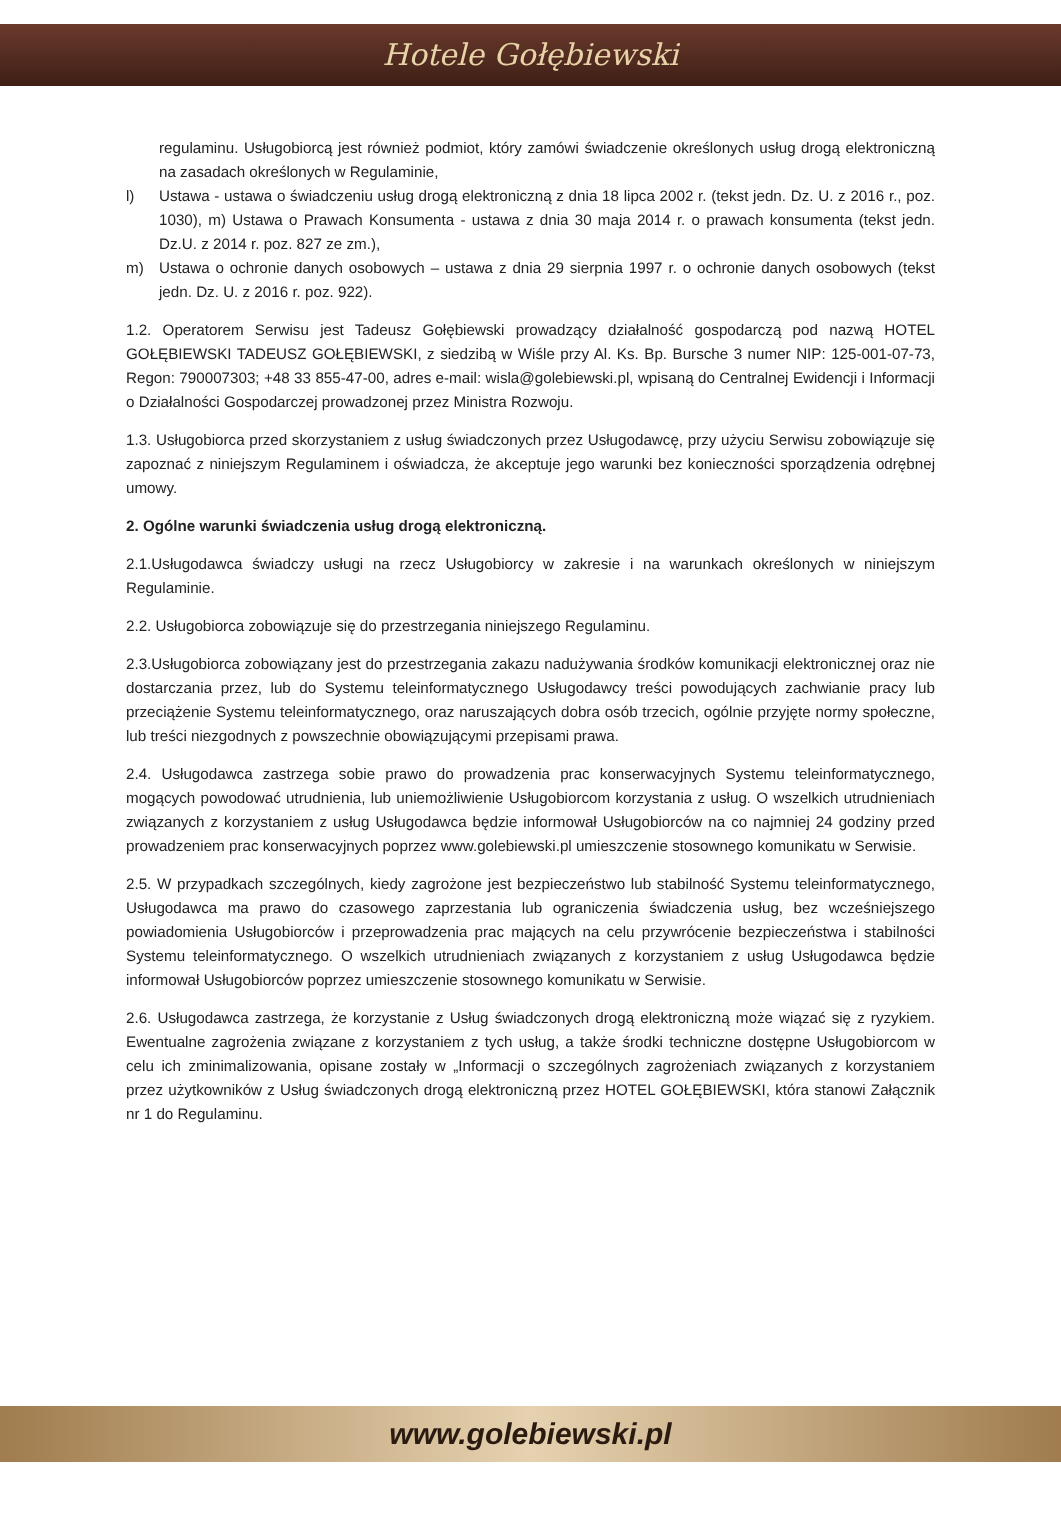Hotele Gołębiewski
regulaminu. Usługobiorcą jest również podmiot, który zamówi świadczenie określonych usług drogą elektroniczną na zasadach określonych w Regulaminie,
l) Ustawa - ustawa o świadczeniu usług drogą elektroniczną z dnia 18 lipca 2002 r. (tekst jedn. Dz. U. z 2016 r., poz. 1030), m) Ustawa o Prawach Konsumenta - ustawa z dnia 30 maja 2014 r. o prawach konsumenta (tekst jedn. Dz.U. z 2014 r. poz. 827 ze zm.),
m) Ustawa o ochronie danych osobowych – ustawa z dnia 29 sierpnia 1997 r. o ochronie danych osobowych (tekst jedn. Dz. U. z 2016 r. poz. 922).
1.2. Operatorem Serwisu jest Tadeusz Gołębiewski prowadzący działalność gospodarczą pod nazwą HOTEL GOŁĘBIEWSKI TADEUSZ GOŁĘBIEWSKI, z siedzibą w Wiśle przy Al. Ks. Bp. Bursche 3 numer NIP: 125-001-07-73, Regon: 790007303; +48 33 855-47-00, adres e-mail: wisla@golebiewski.pl, wpisaną do Centralnej Ewidencji i Informacji o Działalności Gospodarczej prowadzonej przez Ministra Rozwoju.
1.3. Usługobiorca przed skorzystaniem z usług świadczonych przez Usługodawcę, przy użyciu Serwisu zobowiązuje się zapoznać z niniejszym Regulaminem i oświadcza, że akceptuje jego warunki bez konieczności sporządzenia odrębnej umowy.
2. Ogólne warunki świadczenia usług drogą elektroniczną.
2.1.Usługodawca świadczy usługi na rzecz Usługobiorcy w zakresie i na warunkach określonych w niniejszym Regulaminie.
2.2. Usługobiorca zobowiązuje się do przestrzegania niniejszego Regulaminu.
2.3.Usługobiorca zobowiązany jest do przestrzegania zakazu nadużywania środków komunikacji elektronicznej oraz nie dostarczania przez, lub do Systemu teleinformatycznego Usługodawcy treści powodujących zachwianie pracy lub przeciążenie Systemu teleinformatycznego, oraz naruszających dobra osób trzecich, ogólnie przyjęte normy społeczne, lub treści niezgodnych z powszechnie obowiązującymi przepisami prawa.
2.4. Usługodawca zastrzega sobie prawo do prowadzenia prac konserwacyjnych Systemu teleinformatycznego, mogących powodować utrudnienia, lub uniemożliwienie Usługobiorcom korzystania z usług. O wszelkich utrudnieniach związanych z korzystaniem z usług Usługodawca będzie informował Usługobiorców na co najmniej 24 godziny przed prowadzeniem prac konserwacyjnych poprzez www.golebiewski.pl umieszczenie stosownego komunikatu w Serwisie.
2.5. W przypadkach szczególnych, kiedy zagrożone jest bezpieczeństwo lub stabilność Systemu teleinformatycznego, Usługodawca ma prawo do czasowego zaprzestania lub ograniczenia świadczenia usług, bez wcześniejszego powiadomienia Usługobiorców i przeprowadzenia prac mających na celu przywrócenie bezpieczeństwa i stabilności Systemu teleinformatycznego. O wszelkich utrudnieniach związanych z korzystaniem z usług Usługodawca będzie informował Usługobiorców poprzez umieszczenie stosownego komunikatu w Serwisie.
2.6. Usługodawca zastrzega, że korzystanie z Usług świadczonych drogą elektroniczną może wiązać się z ryzykiem. Ewentualne zagrożenia związane z korzystaniem z tych usług, a także środki techniczne dostępne Usługobiorcom w celu ich zminimalizowania, opisane zostały w „Informacji o szczególnych zagrożeniach związanych z korzystaniem przez użytkowników z Usług świadczonych drogą elektroniczną przez HOTEL GOŁĘBIEWSKI, która stanowi Załącznik nr 1 do Regulaminu.
www.golebiewski.pl